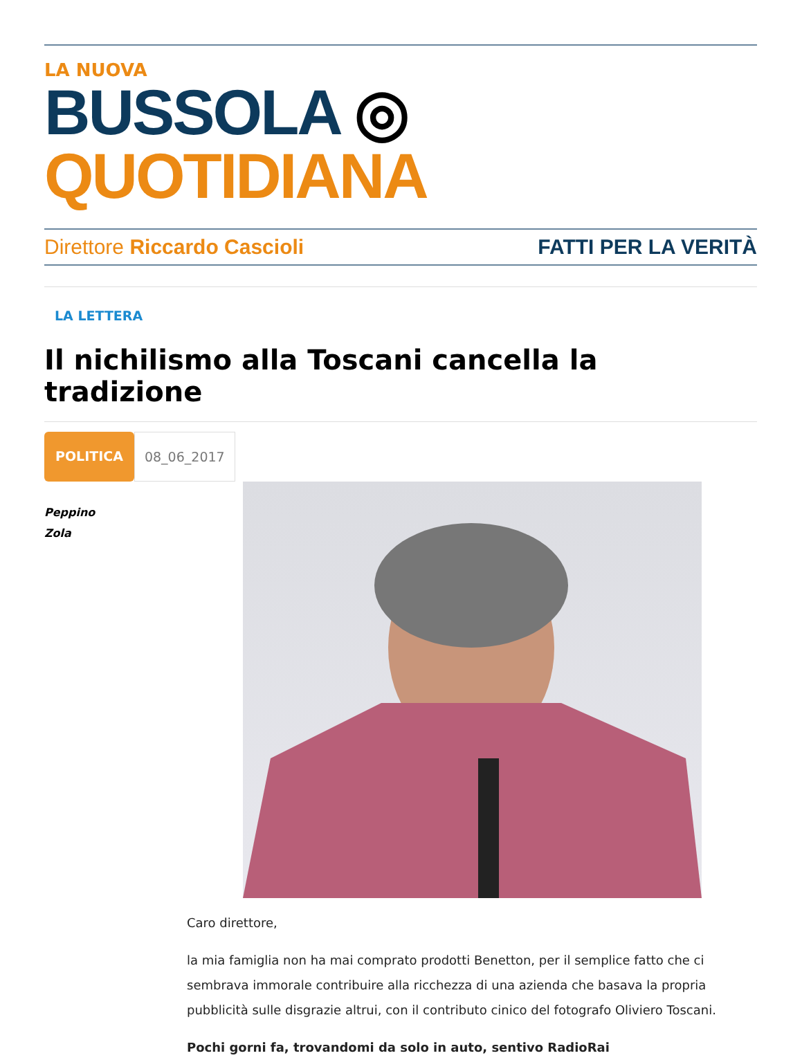LA NUOVA
BUSSOLA ◎ QUOTIDIANA
Direttore Riccardo Cascioli FATTI PER LA VERITÀ
LA LETTERA
Il nichilismo alla Toscani cancella la tradizione
POLITICA 08_06_2017
Peppino
Zola
Caro direttore,
la mia famiglia non ha mai comprato prodotti Benetton, per il semplice fatto che ci sembrava immorale contribuire alla ricchezza di una azienda che basava la propria pubblicità sulle disgrazie altrui, con il contributo cinico del fotografo Oliviero Toscani.
Pochi gorni fa, trovandomi da solo in auto, sentivo RadioRai